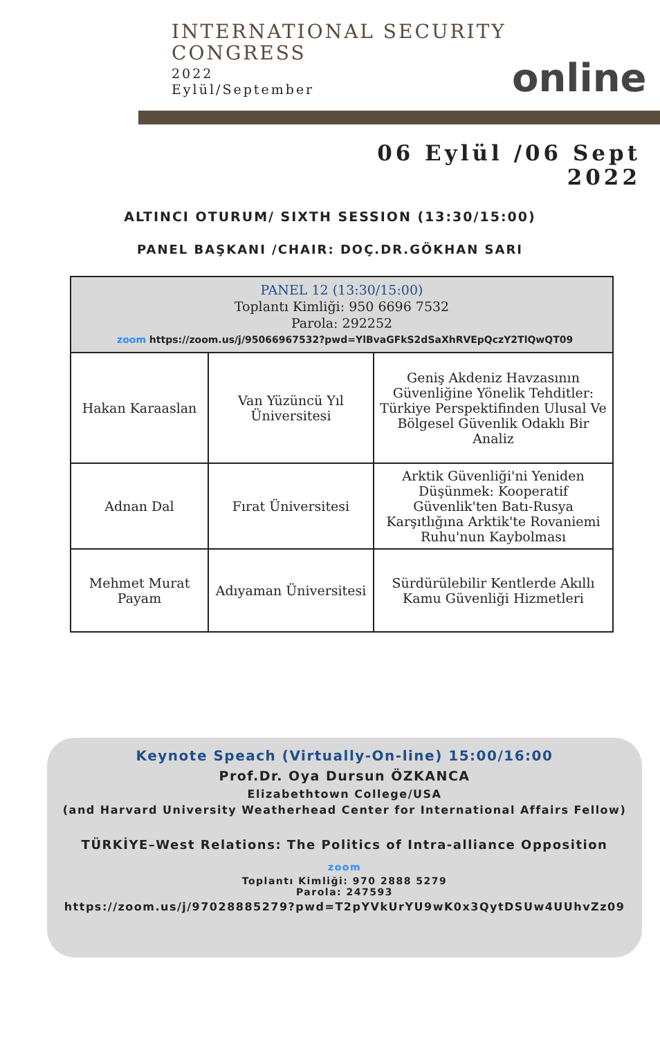INTERNATIONAL SECURITY
CONGRESS
2022
Eylül/September
online
06 Eylül /06 Sept
2022
ALTINCI OTURUM/ SIXTH SESSION (13:30/15:00)
PANEL BAŞKANI /CHAIR: DOÇ.DR.GÖKHAN SARI
| PANEL 12 (13:30/15:00) Toplantı Kimliği: 950 6696 7532 Parola: 292252 zoom https://zoom.us/j/95066967532?pwd=YlBvaGFkS2dSaXhRVEpQczY2TlQwQT09 | | |
| --- | --- | --- |
| Hakan Karaaslan | Van Yüzüncü Yıl Üniversitesi | Geniş Akdeniz Havzasının Güvenliğine Yönelik Tehditler: Türkiye Perspektifinden Ulusal Ve Bölgesel Güvenlik Odaklı Bir Analiz |
| Adnan Dal | Fırat Üniversitesi | Arktik Güvenliği'ni Yeniden Düşünmek: Kooperatif Güvenlik'ten Batı-Rusya Karşıtlığına Arktik'te Rovaniemi Ruhu'nun Kaybolması |
| Mehmet Murat Payam | Adıyaman Üniversitesi | Sürdürülebilir Kentlerde Akıllı Kamu Güvenliği Hizmetleri |
Keynote Speach (Virtually-On-line) 15:00/16:00
Prof.Dr. Oya Dursun ÖZKANCA
Elizabethtown College/USA
(and Harvard University Weatherhead Center for International Affairs Fellow)
TÜRKİYE–West Relations: The Politics of Intra-alliance Opposition
zoom
Toplantı Kimliği: 970 2888 5279
Parola: 247593
https://zoom.us/j/97028885279?pwd=T2pYVkUrYU9wK0x3QytDSUw4UUhvZz09